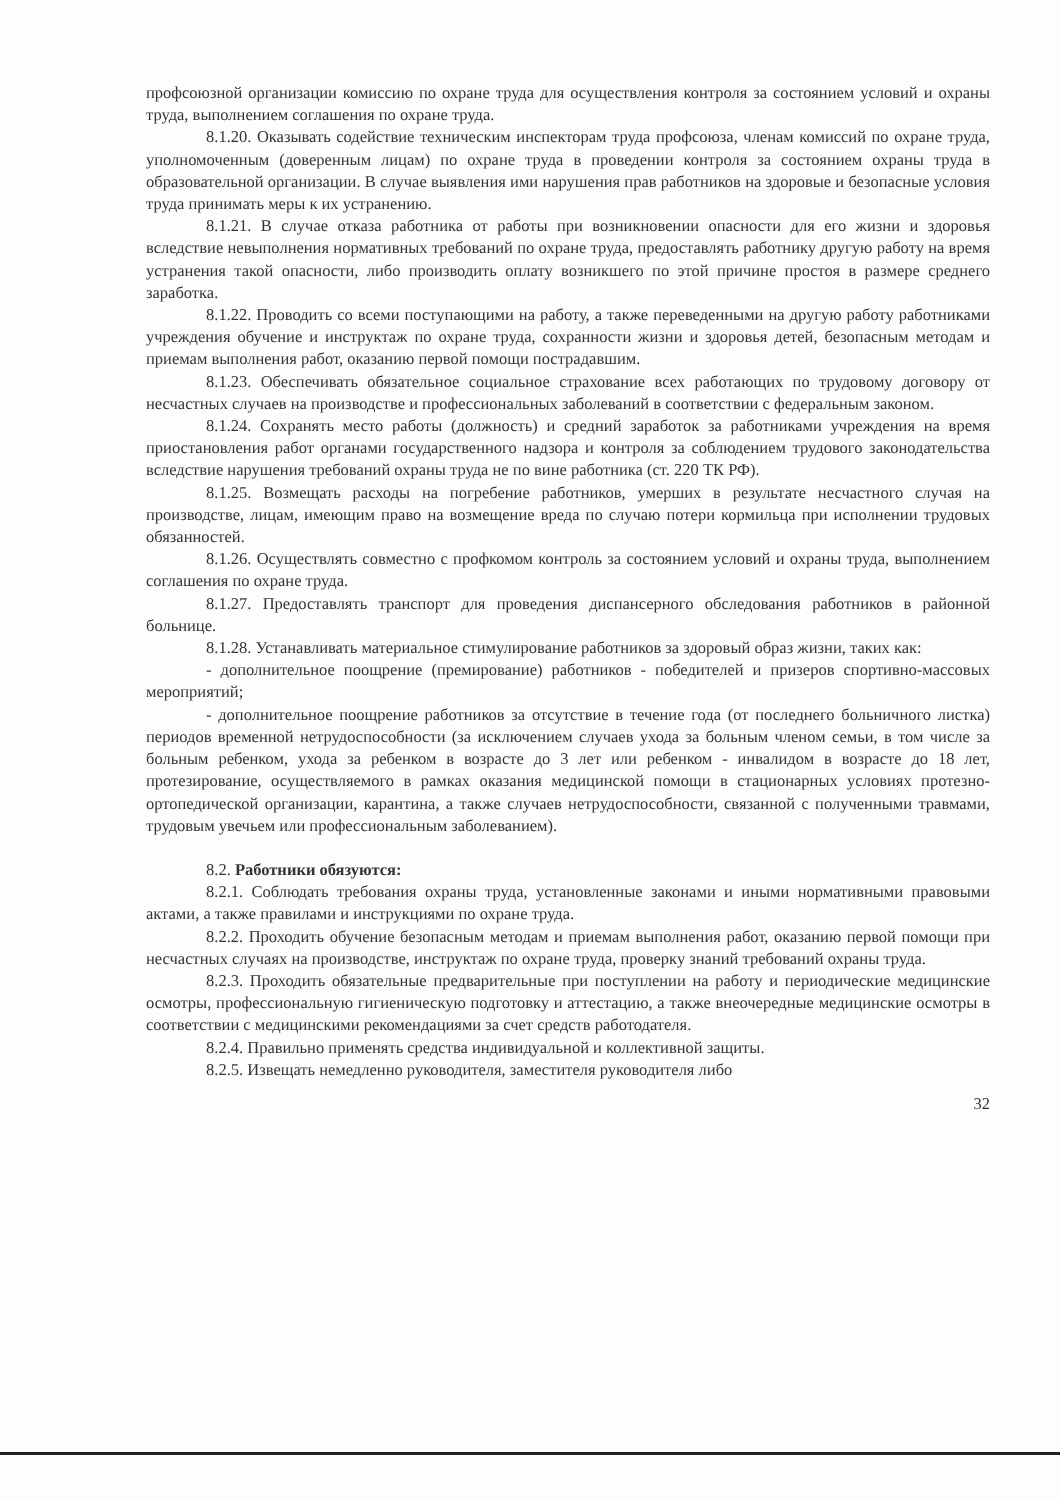профсоюзной организации комиссию по охране труда для осуществления контроля за состоянием условий и охраны труда, выполнением соглашения по охране труда.
8.1.20. Оказывать содействие техническим инспекторам труда профсоюза, членам комиссий по охране труда, уполномоченным (доверенным лицам) по охране труда в проведении контроля за состоянием охраны труда в образовательной организации. В случае выявления ими нарушения прав работников на здоровые и безопасные условия труда принимать меры к их устранению.
8.1.21. В случае отказа работника от работы при возникновении опасности для его жизни и здоровья вследствие невыполнения нормативных требований по охране труда, предоставлять работнику другую работу на время устранения такой опасности, либо производить оплату возникшего по этой причине простоя в размере среднего заработка.
8.1.22. Проводить со всеми поступающими на работу, а также переведенными на другую работу работниками учреждения обучение и инструктаж по охране труда, сохранности жизни и здоровья детей, безопасным методам и приемам выполнения работ, оказанию первой помощи пострадавшим.
8.1.23. Обеспечивать обязательное социальное страхование всех работающих по трудовому договору от несчастных случаев на производстве и профессиональных заболеваний в соответствии с федеральным законом.
8.1.24. Сохранять место работы (должность) и средний заработок за работниками учреждения на время приостановления работ органами государственного надзора и контроля за соблюдением трудового законодательства вследствие нарушения требований охраны труда не по вине работника (ст. 220 ТК РФ).
8.1.25. Возмещать расходы на погребение работников, умерших в результате несчастного случая на производстве, лицам, имеющим право на возмещение вреда по случаю потери кормильца при исполнении трудовых обязанностей.
8.1.26. Осуществлять совместно с профкомом контроль за состоянием условий и охраны труда, выполнением соглашения по охране труда.
8.1.27. Предоставлять транспорт для проведения диспансерного обследования работников в районной больнице.
8.1.28. Устанавливать материальное стимулирование работников за здоровый образ жизни, таких как:
- дополнительное поощрение (премирование) работников - победителей и призеров спортивно-массовых мероприятий;
- дополнительное поощрение работников за отсутствие в течение года (от последнего больничного листка) периодов временной нетрудоспособности (за исключением случаев ухода за больным членом семьи, в том числе за больным ребенком, ухода за ребенком в возрасте до 3 лет или ребенком - инвалидом в возрасте до 18 лет, протезирование, осуществляемого в рамках оказания медицинской помощи в стационарных условиях протезно- ортопедической организации, карантина, а также случаев нетрудоспособности, связанной с полученными травмами, трудовым увечьем или профессиональным заболеванием).
8.2. Работники обязуются:
8.2.1. Соблюдать требования охраны труда, установленные законами и иными нормативными правовыми актами, а также правилами и инструкциями по охране труда.
8.2.2. Проходить обучение безопасным методам и приемам выполнения работ, оказанию первой помощи при несчастных случаях на производстве, инструктаж по охране труда, проверку знаний требований охраны труда.
8.2.3. Проходить обязательные предварительные при поступлении на работу и периодические медицинские осмотры, профессиональную гигиеническую подготовку и аттестацию, а также внеочередные медицинские осмотры в соответствии с медицинскими рекомендациями за счет средств работодателя.
8.2.4. Правильно применять средства индивидуальной и коллективной защиты.
8.2.5. Извещать немедленно руководителя, заместителя руководителя либо
32